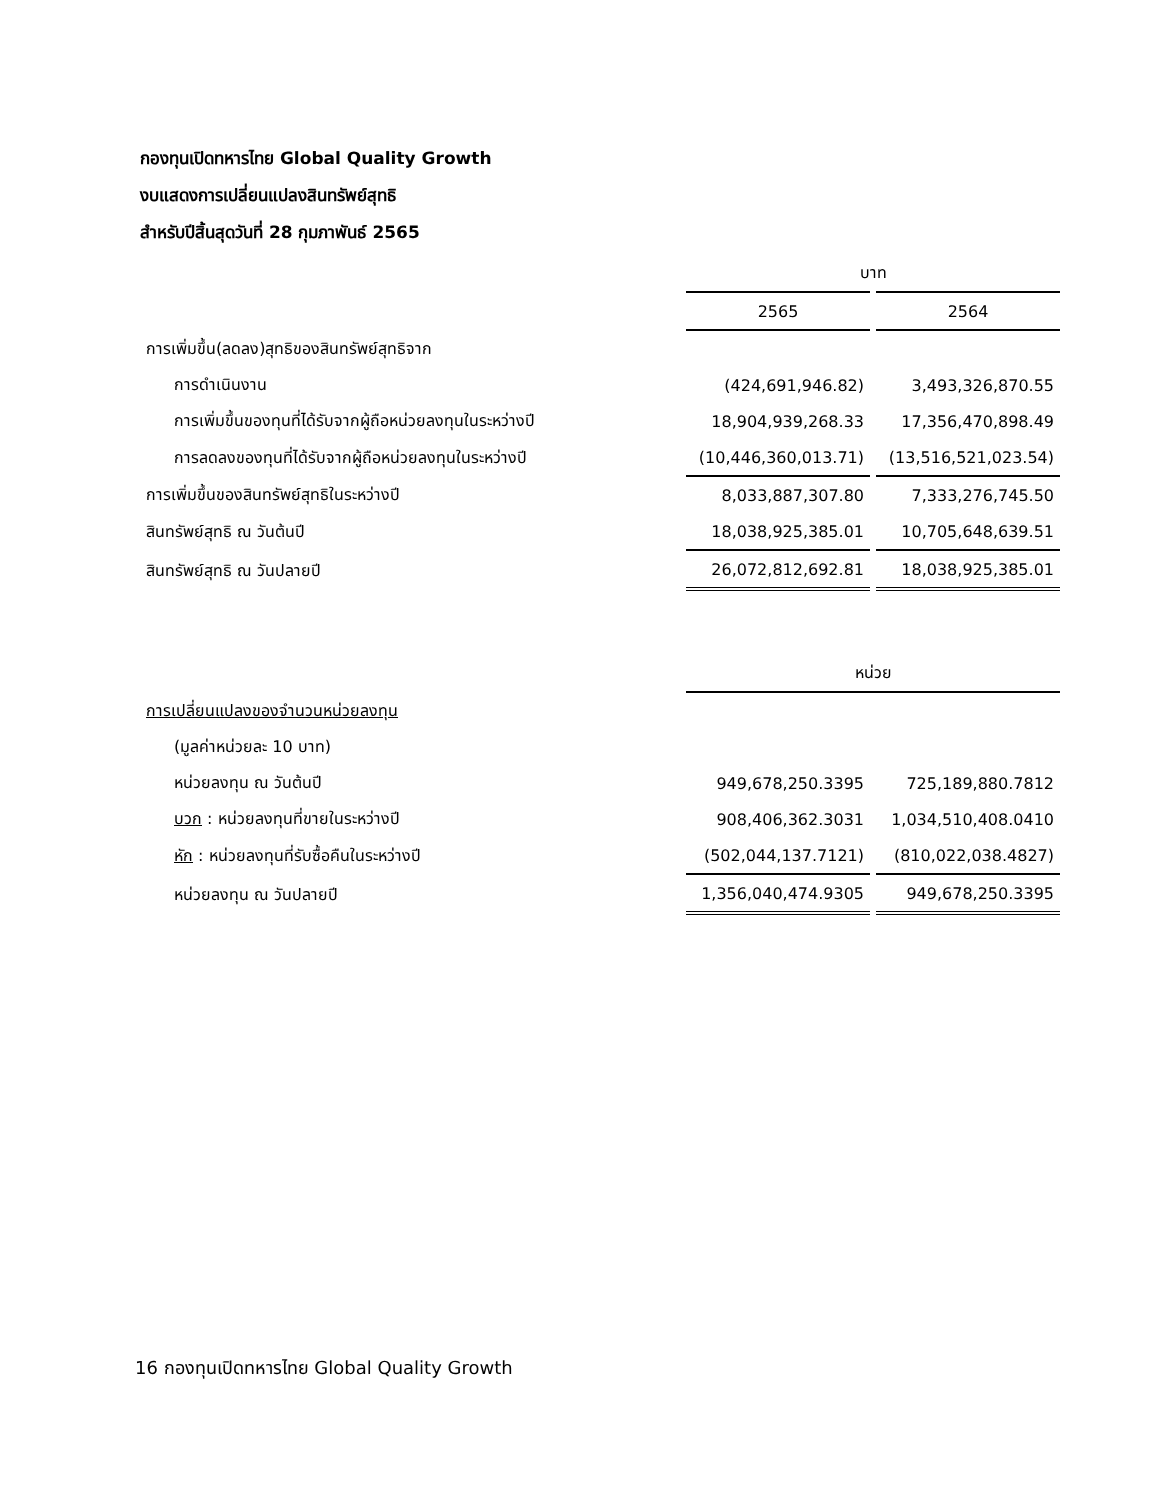กองทุนเปิดทหารไทย Global Quality Growth
งบแสดงการเปลี่ยนแปลงสินทรัพย์สุทธิ
สำหรับปีสิ้นสุดวันที่ 28 กุมภาพันธ์ 2565
| | บาท | |
| --- | --- | --- |
| | 2565 | 2564 |
| การเพิ่มขึ้น(ลดลง)สุทธิของสินทรัพย์สุทธิจาก | | |
| การดำเนินงาน | (424,691,946.82) | 3,493,326,870.55 |
| การเพิ่มขึ้นของทุนที่ได้รับจากผู้ถือหน่วยลงทุนในระหว่างปี | 18,904,939,268.33 | 17,356,470,898.49 |
| การลดลงของทุนที่ได้รับจากผู้ถือหน่วยลงทุนในระหว่างปี | (10,446,360,013.71) | (13,516,521,023.54) |
| การเพิ่มขึ้นของสินทรัพย์สุทธิในระหว่างปี | 8,033,887,307.80 | 7,333,276,745.50 |
| สินทรัพย์สุทธิ ณ วันต้นปี | 18,038,925,385.01 | 10,705,648,639.51 |
| สินทรัพย์สุทธิ ณ วันปลายปี | 26,072,812,692.81 | 18,038,925,385.01 |
| | หน่วย | |
| --- | --- | --- |
| การเปลี่ยนแปลงของจำนวนหน่วยลงทุน | | |
| (มูลค่าหน่วยละ 10 บาท) | | |
| หน่วยลงทุน ณ วันต้นปี | 949,678,250.3395 | 725,189,880.7812 |
| บวก : หน่วยลงทุนที่ขายในระหว่างปี | 908,406,362.3031 | 1,034,510,408.0410 |
| หัก : หน่วยลงทุนที่รับซื้อคืนในระหว่างปี | (502,044,137.7121) | (810,022,038.4827) |
| หน่วยลงทุน ณ วันปลายปี | 1,356,040,474.9305 | 949,678,250.3395 |
16 กองทุนเปิดทหารไทย Global Quality Growth